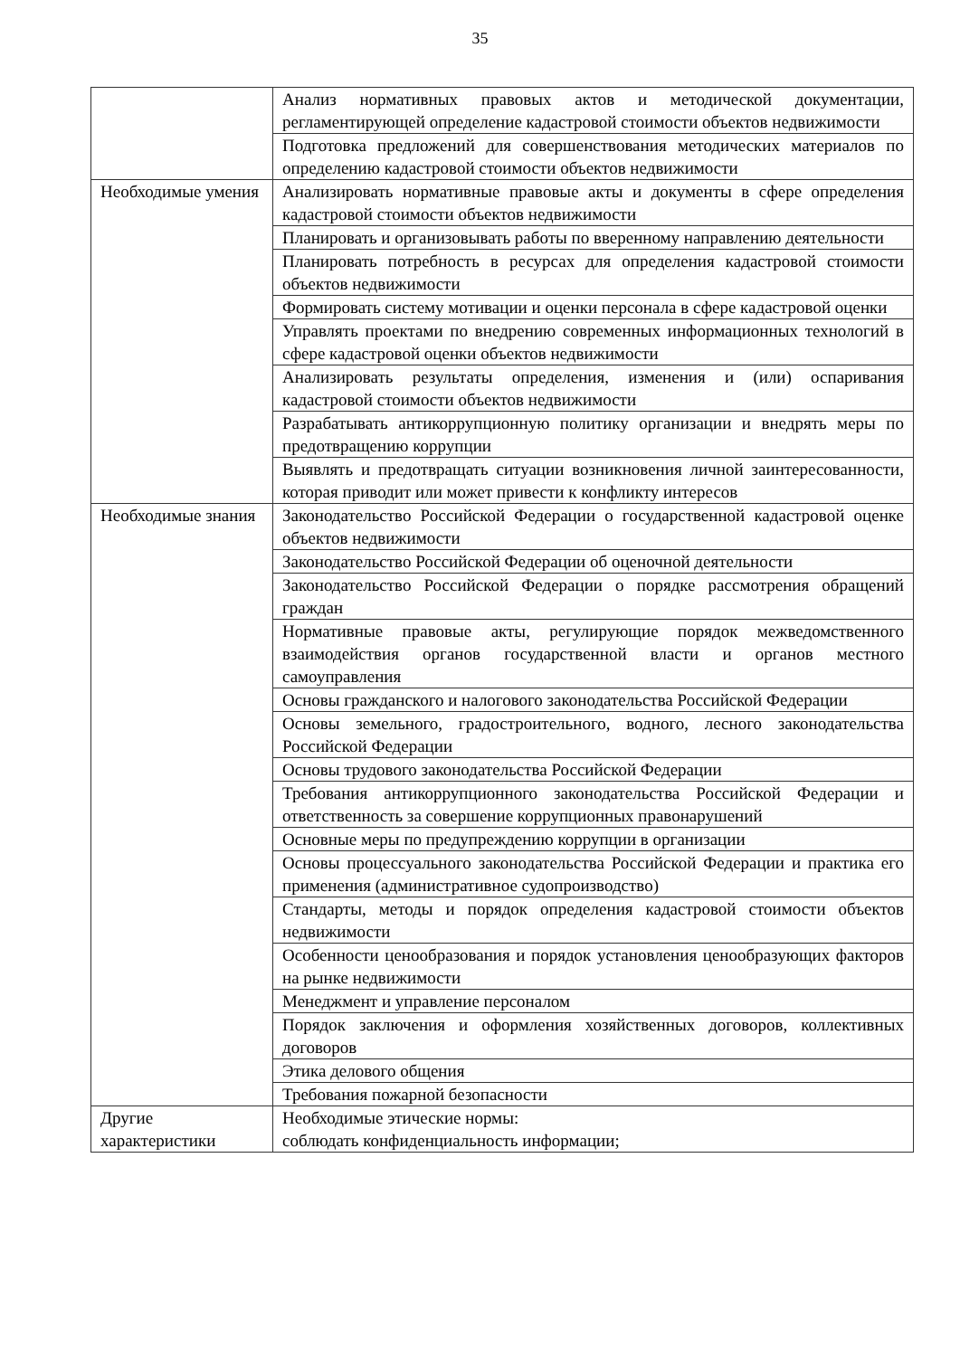35
| | Анализ нормативных правовых актов и методической документации, регламентирующей определение кадастровой стоимости объектов недвижимости |
| | Подготовка предложений для совершенствования методических материалов по определению кадастровой стоимости объектов недвижимости |
| Необходимые умения | Анализировать нормативные правовые акты и документы в сфере определения кадастровой стоимости объектов недвижимости |
| | Планировать и организовывать работы по вверенному направлению деятельности |
| | Планировать потребность в ресурсах для определения кадастровой стоимости объектов недвижимости |
| | Формировать систему мотивации и оценки персонала в сфере кадастровой оценки |
| | Управлять проектами по внедрению современных информационных технологий в сфере кадастровой оценки объектов недвижимости |
| | Анализировать результаты определения, изменения и (или) оспаривания кадастровой стоимости объектов недвижимости |
| | Разрабатывать антикоррупционную политику организации и внедрять меры по предотвращению коррупции |
| | Выявлять и предотвращать ситуации возникновения личной заинтересованности, которая приводит или может привести к конфликту интересов |
| Необходимые знания | Законодательство Российской Федерации о государственной кадастровой оценке объектов недвижимости |
| | Законодательство Российской Федерации об оценочной деятельности |
| | Законодательство Российской Федерации о порядке рассмотрения обращений граждан |
| | Нормативные правовые акты, регулирующие порядок межведомственного взаимодействия органов государственной власти и органов местного самоуправления |
| | Основы гражданского и налогового законодательства Российской Федерации |
| | Основы земельного, градостроительного, водного, лесного законодательства Российской Федерации |
| | Основы трудового законодательства Российской Федерации |
| | Требования антикоррупционного законодательства Российской Федерации и ответственность за совершение коррупционных правонарушений |
| | Основные меры по предупреждению коррупции в организации |
| | Основы процессуального законодательства Российской Федерации и практика его применения (административное судопроизводство) |
| | Стандарты, методы и порядок определения кадастровой стоимости объектов недвижимости |
| | Особенности ценообразования и порядок установления ценообразующих факторов на рынке недвижимости |
| | Менеджмент и управление персоналом |
| | Порядок заключения и оформления хозяйственных договоров, коллективных договоров |
| | Этика делового общения |
| | Требования пожарной безопасности |
| Другие характеристики | Необходимые этические нормы: соблюдать конфиденциальность информации; |